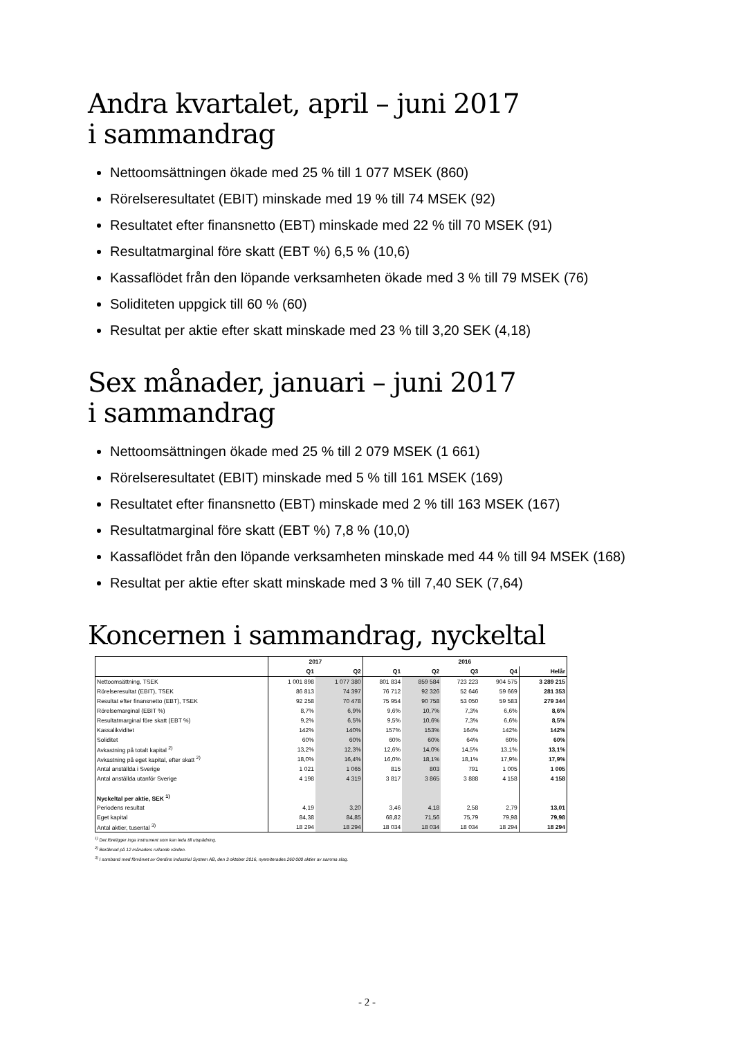Andra kvartalet, april – juni 2017
i sammandrag
Nettoomsättningen ökade med 25 % till 1 077 MSEK (860)
Rörelseresultatet (EBIT) minskade med 19 % till 74 MSEK (92)
Resultatet efter finansnetto (EBT) minskade med 22 % till 70 MSEK (91)
Resultatmarginal före skatt (EBT %) 6,5 % (10,6)
Kassaflödet från den löpande verksamheten ökade med 3 % till 79 MSEK (76)
Soliditeten uppgick till 60 % (60)
Resultat per aktie efter skatt minskade med 23 % till 3,20 SEK (4,18)
Sex månader, januari – juni 2017
i sammandrag
Nettoomsättningen ökade med 25 % till 2 079 MSEK (1 661)
Rörelseresultatet (EBIT) minskade med 5 % till 161 MSEK (169)
Resultatet efter finansnetto (EBT) minskade med 2 % till 163 MSEK (167)
Resultatmarginal före skatt (EBT %) 7,8 % (10,0)
Kassaflödet från den löpande verksamheten minskade med 44 % till 94 MSEK (168)
Resultat per aktie efter skatt minskade med 3 % till 7,40 SEK (7,64)
Koncernen i sammandrag, nyckeltal
| | 2017 | | 2016 | | | | |
| --- | --- | --- | --- | --- | --- | --- | --- |
| | Q1 | Q2 | Q1 | Q2 | Q3 | Q4 | Helår |
| Nettoomsättning, TSEK | 1 001 898 | 1 077 380 | 801 834 | 859 584 | 723 223 | 904 575 | 3 289 215 |
| Rörelseresultat (EBIT), TSEK | 86 813 | 74 397 | 76 712 | 92 326 | 52 646 | 59 669 | 281 353 |
| Resultat efter finansnetto (EBT), TSEK | 92 258 | 70 478 | 75 954 | 90 758 | 53 050 | 59 583 | 279 344 |
| Rörelsemarginal (EBIT %) | 8,7% | 6,9% | 9,6% | 10,7% | 7,3% | 6,6% | 8,6% |
| Resultatmarginal före skatt (EBT %) | 9,2% | 6,5% | 9,5% | 10,6% | 7,3% | 6,6% | 8,5% |
| Kassalikviditet | 142% | 140% | 157% | 153% | 164% | 142% | 142% |
| Soliditet | 60% | 60% | 60% | 60% | 64% | 60% | 60% |
| Avkastning på totalt kapital <sup>2)</sup> | 13,2% | 12,3% | 12,6% | 14,0% | 14,5% | 13,1% | 13,1% |
| Avkastning på eget kapital, efter skatt <sup>2)</sup> | 18,0% | 16,4% | 16,0% | 18,1% | 18,1% | 17,9% | 17,9% |
| Antal anställda i Sverige | 1 021 | 1 065 | 815 | 803 | 791 | 1 005 | 1 005 |
| Antal anställda utanför Sverige | 4 198 | 4 319 | 3 817 | 3 865 | 3 888 | 4 158 | 4 158 |
| Nyckeltal per aktie, SEK <sup>1)</sup> | | | | | | | |
| Periodens resultat | 4,19 | 3,20 | 3,46 | 4,18 | 2,58 | 2,79 | 13,01 |
| Eget kapital | 84,38 | 84,85 | 68,82 | 71,56 | 75,79 | 79,98 | 79,98 |
| Antal aktier, tusental <sup>3)</sup> | 18 294 | 18 294 | 18 034 | 18 034 | 18 034 | 18 294 | 18 294 |
<sup>1)</sup> Det föreligger inga instrument som kan leda till utspädning.
<sup>2)</sup> Beräknad på 12 månaders rullande värden.
<sup>3)</sup> I samband med förvärvet av Gerdins Industrial System AB, den 3 oktober 2016, nyemiterades 260 000 aktier av samma slag.
- 2 -